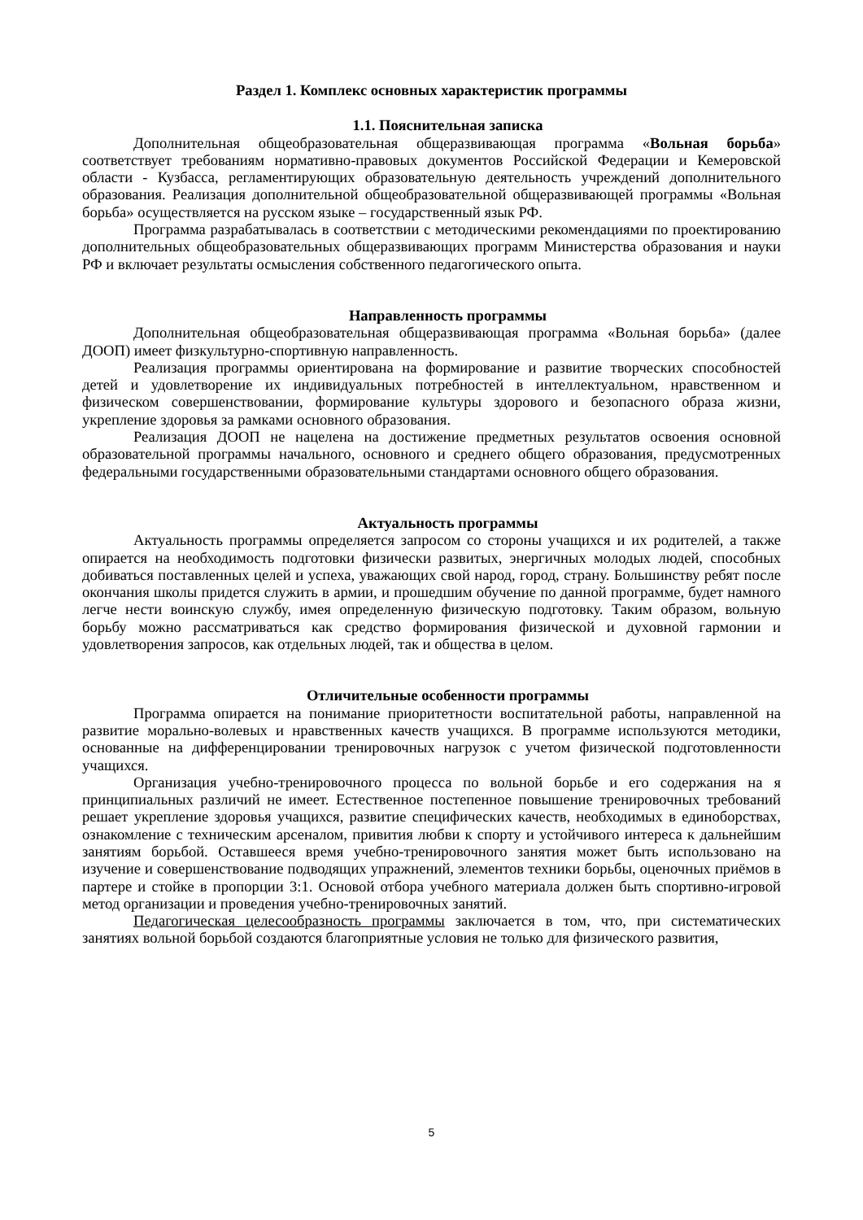Раздел 1. Комплекс основных характеристик программы
1.1. Пояснительная записка
Дополнительная общеобразовательная общеразвивающая программа «Вольная борьба» соответствует требованиям нормативно-правовых документов Российской Федерации и Кемеровской области - Кузбасса, регламентирующих образовательную деятельность учреждений дополнительного образования. Реализация дополнительной общеобразовательной общеразвивающей программы «Вольная борьба» осуществляется на русском языке – государственный язык РФ.
Программа разрабатывалась в соответствии с методическими рекомендациями по проектированию дополнительных общеобразовательных общеразвивающих программ Министерства образования и науки РФ и включает результаты осмысления собственного педагогического опыта.
Направленность программы
Дополнительная общеобразовательная общеразвивающая программа «Вольная борьба» (далее ДООП) имеет физкультурно-спортивную направленность.
Реализация программы ориентирована на формирование и развитие творческих способностей детей и удовлетворение их индивидуальных потребностей в интеллектуальном, нравственном и физическом совершенствовании, формирование культуры здорового и безопасного образа жизни, укрепление здоровья за рамками основного образования.
Реализация ДООП не нацелена на достижение предметных результатов освоения основной образовательной программы начального, основного и среднего общего образования, предусмотренных федеральными государственными образовательными стандартами основного общего образования.
Актуальность программы
Актуальность программы определяется запросом со стороны учащихся и их родителей, а также опирается на необходимость подготовки физически развитых, энергичных молодых людей, способных добиваться поставленных целей и успеха, уважающих свой народ, город, страну. Большинству ребят после окончания школы придется служить в армии, и прошедшим обучение по данной программе, будет намного легче нести воинскую службу, имея определенную физическую подготовку. Таким образом, вольную борьбу можно рассматриваться как средство формирования физической и духовной гармонии и удовлетворения запросов, как отдельных людей, так и общества в целом.
Отличительные особенности программы
Программа опирается на понимание приоритетности воспитательной работы, направленной на развитие морально-волевых и нравственных качеств учащихся. В программе используются методики, основанные на дифференцировании тренировочных нагрузок с учетом физической подготовленности учащихся.
Организация учебно-тренировочного процесса по вольной борьбе и его содержания на я принципиальных различий не имеет. Естественное постепенное повышение тренировочных требований решает укрепление здоровья учащихся, развитие специфических качеств, необходимых в единоборствах, ознакомление с техническим арсеналом, привития любви к спорту и устойчивого интереса к дальнейшим занятиям борьбой. Оставшееся время учебно-тренировочного занятия может быть использовано на изучение и совершенствование подводящих упражнений, элементов техники борьбы, оценочных приёмов в партере и стойке в пропорции 3:1. Основой отбора учебного материала должен быть спортивно-игровой метод организации и проведения учебно-тренировочных занятий.
Педагогическая целесообразность программы заключается в том, что, при систематических занятиях вольной борьбой создаются благоприятные условия не только для физического развития,
5